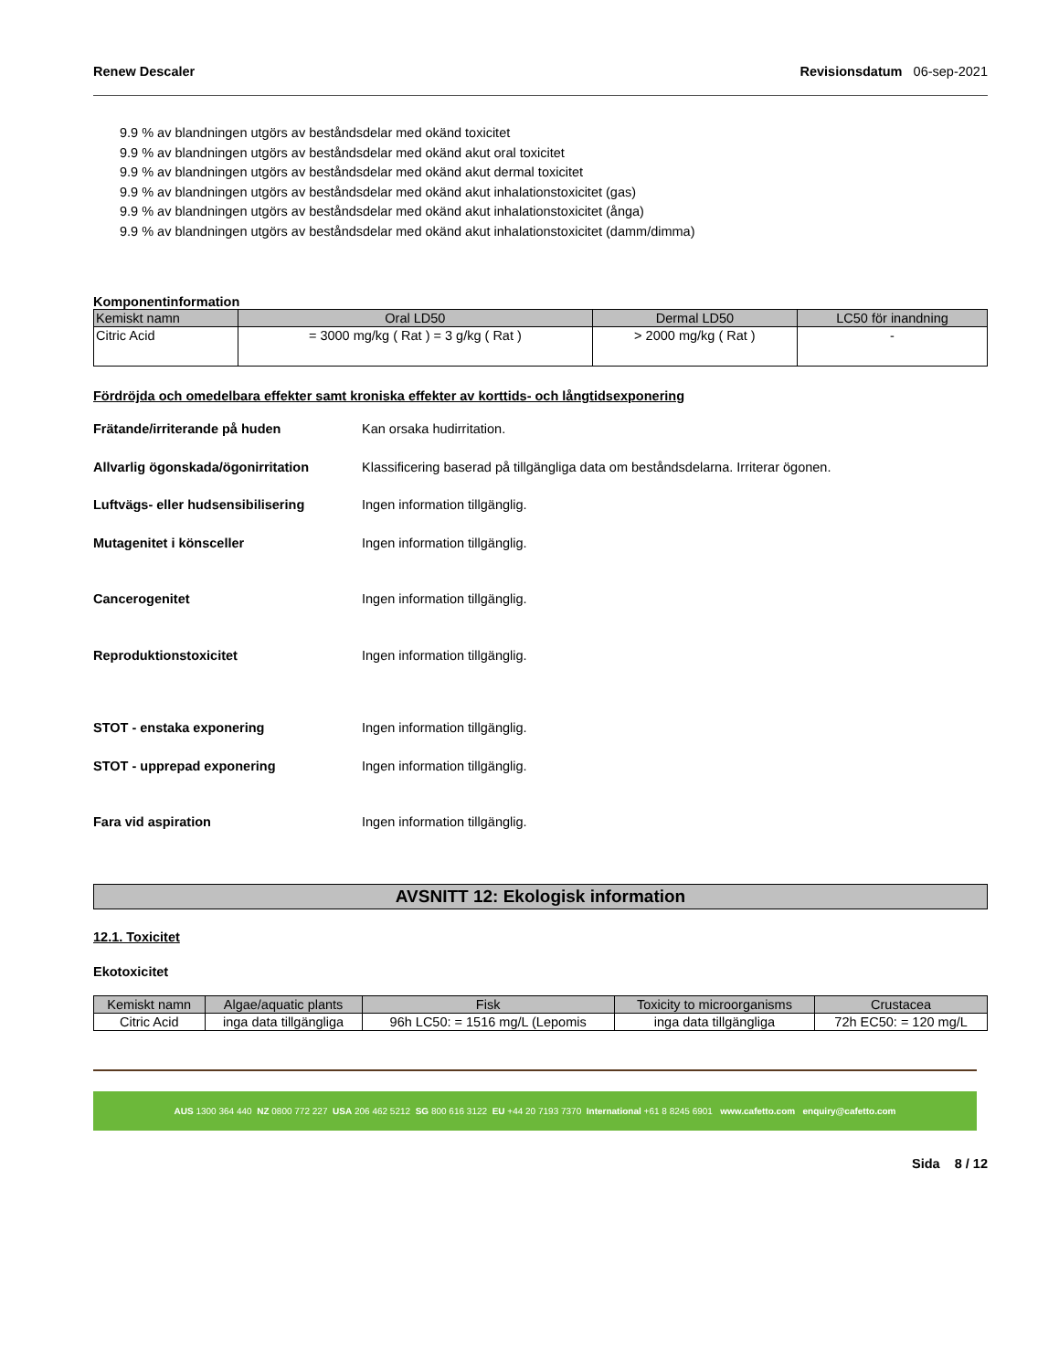Renew Descaler Revisionsdatum 06-sep-2021
9.9 % av blandningen utgörs av beståndsdelar med okänd toxicitet
9.9 % av blandningen utgörs av beståndsdelar med okänd akut oral toxicitet
9.9 % av blandningen utgörs av beståndsdelar med okänd akut dermal toxicitet
9.9 % av blandningen utgörs av beståndsdelar med okänd akut inhalationstoxicitet (gas)
9.9 % av blandningen utgörs av beståndsdelar med okänd akut inhalationstoxicitet (ånga)
9.9 % av blandningen utgörs av beståndsdelar med okänd akut inhalationstoxicitet (damm/dimma)
Komponentinformation
| Kemiskt namn | Oral LD50 | Dermal LD50 | LC50 för inandning |
| --- | --- | --- | --- |
| Citric Acid | = 3000 mg/kg ( Rat ) = 3 g/kg ( Rat ) | > 2000 mg/kg ( Rat ) | - |
Fördröjda och omedelbara effekter samt kroniska effekter av korttids- och långtidsexponering
Frätande/irriterande på huden Kan orsaka hudirritation.
Allvarlig ögonskada/ögonirritation Klassificering baserad på tillgängliga data om beståndsdelarna. Irriterar ögonen.
Luftvägs- eller hudsensibilisering Ingen information tillgänglig.
Mutagenitet i könsceller Ingen information tillgänglig.
Cancerogenitet Ingen information tillgänglig.
Reproduktionstoxicitet Ingen information tillgänglig.
STOT - enstaka exponering Ingen information tillgänglig.
STOT - upprepad exponering Ingen information tillgänglig.
Fara vid aspiration Ingen information tillgänglig.
AVSNITT 12: Ekologisk information
12.1. Toxicitet
Ekotoxicitet
| Kemiskt namn | Algae/aquatic plants | Fisk | Toxicity to microorganisms | Crustacea |
| --- | --- | --- | --- | --- |
| Citric Acid | inga data tillgängliga | 96h LC50: = 1516 mg/L (Lepomis | inga data tillgängliga | 72h EC50: = 120 mg/L |
AUS 1300 364 440 NZ 0800 772 227 USA 206 462 5212 SG 800 616 3122 EU +44 20 7193 7370 International +61 8 8245 6901 www.cafetto.com enquiry@cafetto.com
Sida 8 / 12